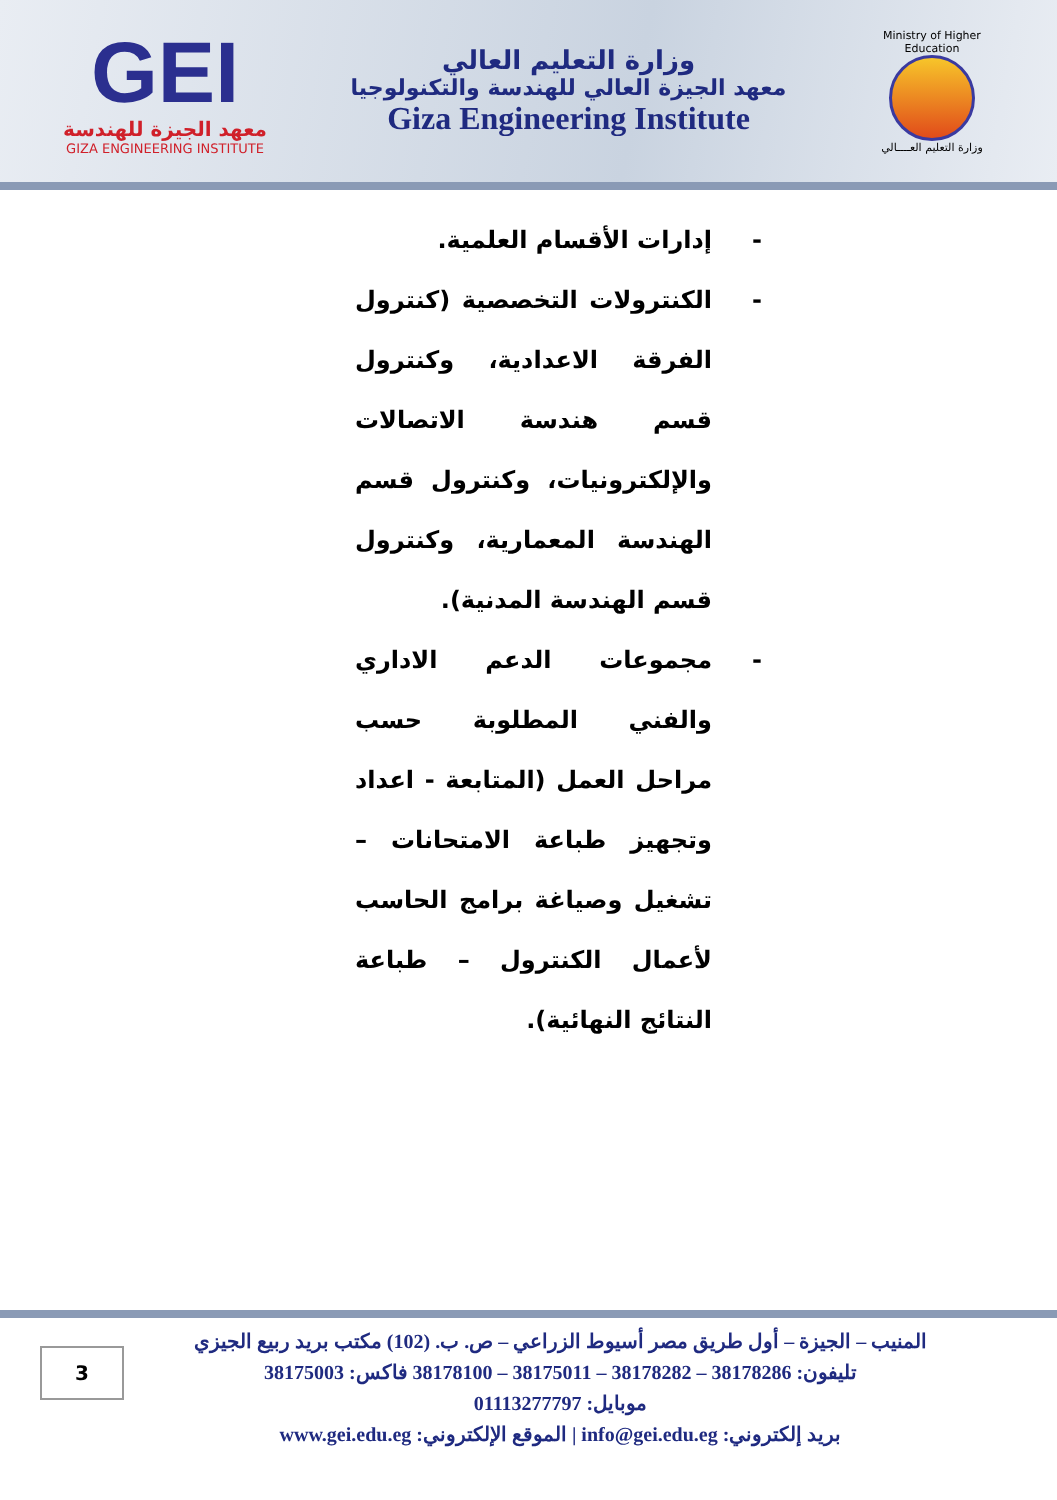GEI
معهد الجيزة للهندسة
GIZA ENGINEERING INSTITUTE
وزارة التعليم العالي
معهد الجيزة العالي للهندسة والتكنولوجيا
Giza Engineering Institute
Ministry of Higher Education
وزارة التعليم العــــالي
- إدارات الأقسام العلمية.
- الكنترولات التخصصية (كنترول الفرقة الاعدادية، وكنترول قسم هندسة الاتصالات والإلكترونيات، وكنترول قسم الهندسة المعمارية، وكنترول قسم الهندسة المدنية).
- مجموعات الدعم الاداري والفني المطلوبة حسب مراحل العمل (المتابعة - اعداد وتجهيز طباعة الامتحانات – تشغيل وصياغة برامج الحاسب لأعمال الكنترول – طباعة النتائج النهائية).
المنيب – الجيزة – أول طريق مصر أسيوط الزراعي – ص. ب. (102) مكتب بريد ربيع الجيزي
تليفون: 38178286 – 38178282 – 38175011 – 38178100 فاكس: 38175003
موبايل: 01113277797
بريد إلكتروني: info@gei.edu.eg | الموقع الإلكتروني: www.gei.edu.eg
3